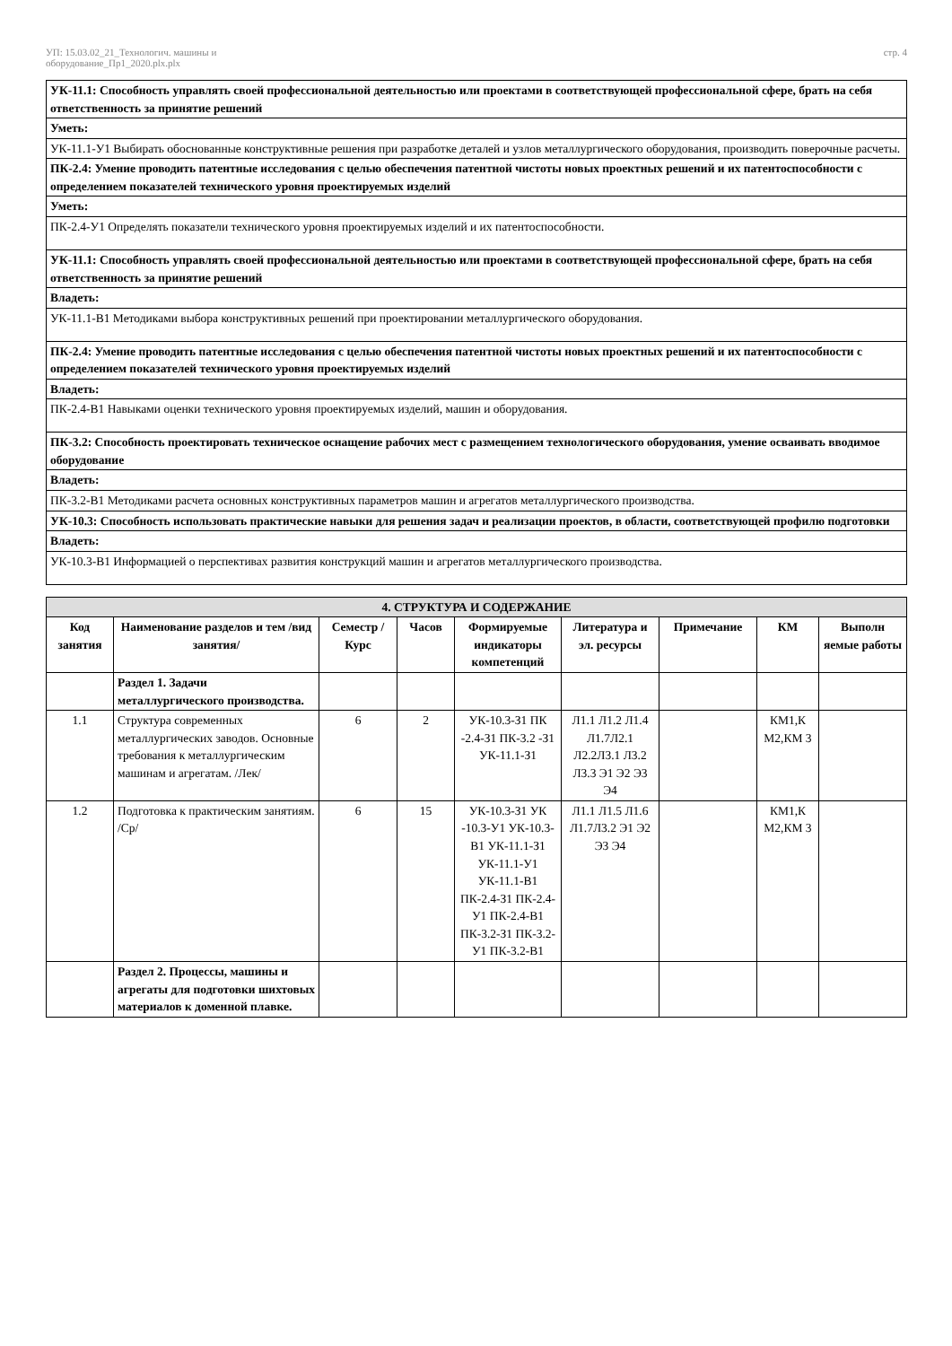УП: 15.03.02_21_Технологич. машины и
оборудование_Пр1_2020.plx.plx стр. 4
| УК-11.1: Способность управлять своей профессиональной деятельностью или проектами в соответствующей профессиональной сфере, брать на себя ответственность за принятие решений |
| Уметь: |
| УК-11.1-У1 Выбирать обоснованные конструктивные решения при разработке деталей и узлов металлургического оборудования, производить поверочные расчеты. |
| ПК-2.4: Умение проводить патентные исследования с целью обеспечения патентной чистоты новых проектных решений и их патентоспособности с определением показателей технического уровня проектируемых изделий |
| Уметь: |
| ПК-2.4-У1 Определять показатели технического уровня проектируемых изделий и их патентоспособности. |
| УК-11.1: Способность управлять своей профессиональной деятельностью или проектами в соответствующей профессиональной сфере, брать на себя ответственность за принятие решений |
| Владеть: |
| УК-11.1-В1 Методиками выбора конструктивных решений при проектировании металлургического оборудования. |
| ПК-2.4: Умение проводить патентные исследования с целью обеспечения патентной чистоты новых проектных решений и их патентоспособности с определением показателей технического уровня проектируемых изделий |
| Владеть: |
| ПК-2.4-В1 Навыками оценки технического уровня проектируемых изделий, машин и оборудования. |
| ПК-3.2: Способность проектировать техническое оснащение рабочих мест с размещением технологического оборудования, умение осваивать вводимое оборудование |
| Владеть: |
| ПК-3.2-В1 Методиками расчета основных конструктивных параметров машин и агрегатов металлургического производства. |
| УК-10.3: Способность использовать практические навыки для решения задач и реализации проектов, в области, соответствующей профилю подготовки |
| Владеть: |
| УК-10.3-В1 Информацией о перспективах развития конструкций машин и агрегатов металлургического производства. |
| 4. СТРУКТУРА И СОДЕРЖАНИЕ | | | | | | | | |
| --- | --- | --- | --- | --- | --- | --- | --- | --- |
| Код занятия | Наименование разделов и тем /вид занятия/ | Семестр / Курс | Часов | Формируемые индикаторы компетенций | Литература и эл. ресурсы | Примечание | КМ | Выполн яемые работы |
| | Раздел 1. Задачи металлургического производства. | | | | | | | |
| 1.1 | Структура современных металлургических заводов. Основные требования к металлургическим машинам и агрегатам. /Лек/ | 6 | 2 | УК-10.3-З1 ПК -2.4-З1 ПК-3.2 -З1 УК-11.1-З1 | Л1.1 Л1.2 Л1.4 Л1.7Л2.1 Л2.2Л3.1 Л3.2 Л3.3 Э1 Э2 Э3 Э4 | | КМ1,К М2,КМ 3 | |
| 1.2 | Подготовка к практическим занятиям. /Ср/ | 6 | 15 | УК-10.3-З1 УК -10.3-У1 УК-10.3-В1 УК-11.1-З1 УК-11.1-У1 УК-11.1-В1 ПК-2.4-З1 ПК-2.4-У1 ПК-2.4-В1 ПК-3.2-З1 ПК-3.2-У1 ПК-3.2-В1 | Л1.1 Л1.5 Л1.6 Л1.7Л3.2 Э1 Э2 Э3 Э4 | | КМ1,К М2,КМ 3 | |
| | Раздел 2. Процессы, машины и агрегаты для подготовки шихтовых материалов к доменной плавке. | | | | | | | |